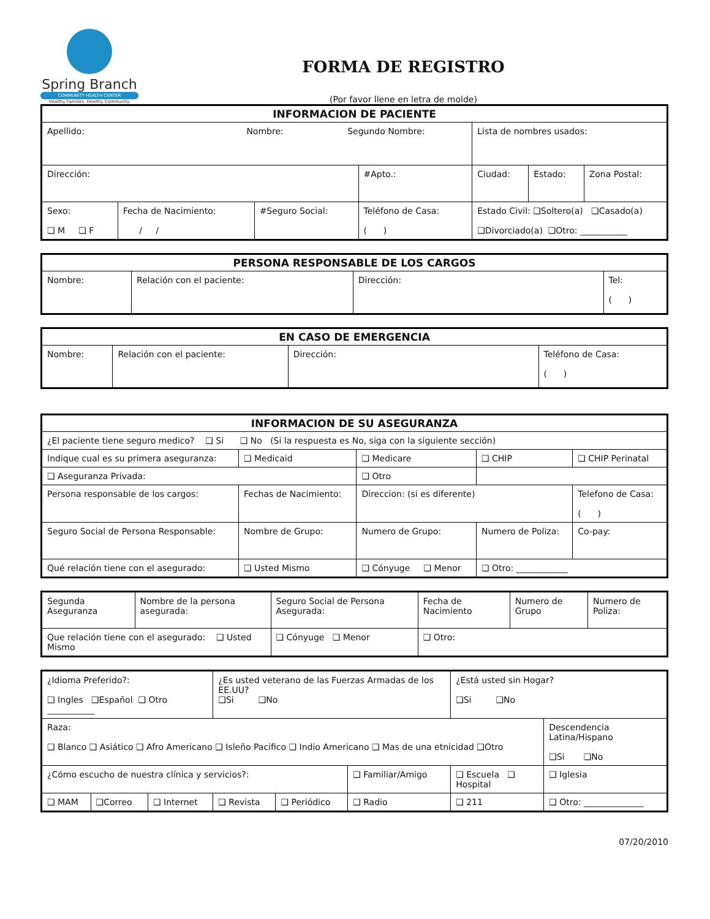Spring Branch
COMMUNITY HEALTH CENTER
Healthy Families. Healthy Community.
FORMA DE REGISTRO
(Por favor llene en letra de molde)
| INFORMACION DE PACIENTE | | | | | | |
| --- | --- | --- | --- | --- | --- | --- |
| Apellido: Nombre: Segundo Nombre: | | | | Lista de nombres usados: | | |
| Dirección: | | | #Apto.: | Ciudad: | Estado: | Zona Postal: |
| Sexo: ❑ M ❑ F | Fecha de Nacimiento: / / | #Seguro Social: | Teléfono de Casa: ( ) | Estado Civil: ❑Soltero(a) ❑Casado(a) ❑Divorciado(a) ❑Otro: ___________ | | |
| PERSONA RESPONSABLE DE LOS CARGOS | | | |
| --- | --- | --- | --- |
| Nombre: | Relación con el paciente: | Dirección: | Tel: ( ) |
| EN CASO DE EMERGENCIA | | | |
| --- | --- | --- | --- |
| Nombre: | Relación con el paciente: | Dirección: | Teléfono de Casa: ( ) |
| INFORMACION DE SU ASEGURANZA | | | | |
| --- | --- | --- | --- | --- |
| ¿El paciente tiene seguro medico? ❑ Si ❑ No (Si la respuesta es No, siga con la siguiente sección) | | | | |
| Indique cual es su primera aseguranza: | ❑ Medicaid | ❑ Medicare | ❑ CHIP | ❑ CHIP Perinatal |
| ❑ Aseguranza Privada: | | ❑ Otro | | |
| Persona responsable de los cargos: | Fechas de Nacimiento: | Direccion: (si es diferente) | | Telefono de Casa: ( ) |
| Seguro Social de Persona Responsable: | Nombre de Grupo: | Numero de Grupo: | Numero de Poliza: | Co-pay: |
| Qué relación tiene con el asegurado: | ❑ Usted Mismo | ❑ Cónyuge ❑ Menor | ❑ Otro: ____________ | |
| Segunda Aseguranza | Nombre de la persona asegurada: | Seguro Social de Persona Asegurada: | Fecha de Nacimiento | Numero de Grupo | Numero de Poliza: |
| Que relación tiene con el asegurado: ❑ Usted Mismo | | ❑ Cónyuge ❑ Menor | ❑ Otro: | | |
| ¿Idioma Preferido?: ❑ Ingles ❑Español ❑ Otro ___________ | | | ¿Es usted veterano de las Fuerzas Armadas de los EE.UU? ❑Si ❑No | | | ¿Está usted sin Hogar? ❑Si ❑No | |
| Raza: ❑ Blanco ❑ Asiático ❑ Afro Americano ❑ Isleño Pacifico ❑ Indio Americano ❑ Mas de una etnicidad ❑Otro | | | | | | | Descendencia Latina/Hispano ❑Si ❑No |
| ¿Cómo escucho de nuestra clínica y servicios?: | | | | | ❑ Familiar/Amigo | ❑ Escuela ❑ Hospital | ❑ Iglesia |
| ❑ MAM | ❑Correo | ❑ Internet | ❑ Revista | ❑ Periódico | ❑ Radio | ❑ 211 | ❑ Otro: ______________ |
07/20/2010